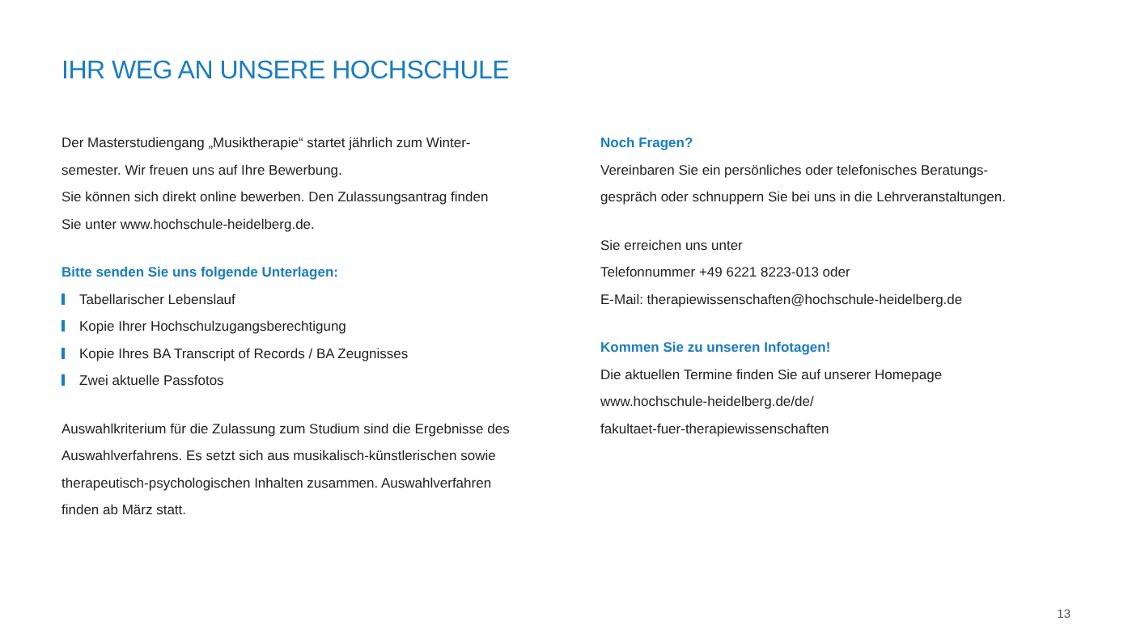IHR WEG AN UNSERE HOCHSCHULE
Der Masterstudiengang „Musiktherapie“ startet jährlich zum Winter-
semester. Wir freuen uns auf Ihre Bewerbung.
Sie können sich direkt online bewerben. Den Zulassungsantrag finden
Sie unter www.hochschule-heidelberg.de.
Bitte senden Sie uns folgende Unterlagen:
Tabellarischer Lebenslauf
Kopie Ihrer Hochschulzugangsberechtigung
Kopie Ihres BA Transcript of Records / BA Zeugnisses
Zwei aktuelle Passfotos
Auswahlkriterium für die Zulassung zum Studium sind die Ergebnisse des
Auswahlverfahrens. Es setzt sich aus musikalisch-künstlerischen sowie
therapeutisch-psychologischen Inhalten zusammen. Auswahlverfahren
finden ab März statt.
Noch Fragen?
Vereinbaren Sie ein persönliches oder telefonisches Beratungs-
gespräch oder schnuppern Sie bei uns in die Lehrveranstaltungen.
Sie erreichen uns unter
Telefonnummer +49 6221 8223-013 oder
E-Mail: therapiewissenschaften@hochschule-heidelberg.de
Kommen Sie zu unseren Infotagen!
Die aktuellen Termine finden Sie auf unserer Homepage
www.hochschule-heidelberg.de/de/
fakultaet-fuer-therapiewissenschaften
13